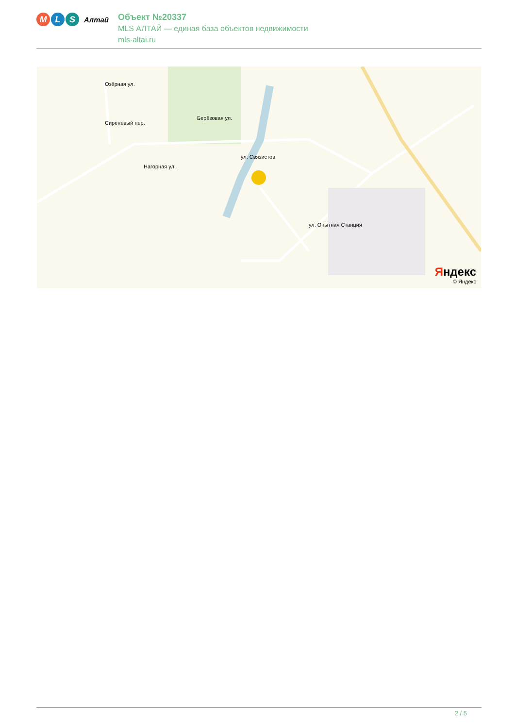M L S
Алтай
Объект №20337
MLS АЛТАЙ — единая база объектов недвижимости
mls-altai.ru
Яндекс
© Яндекс
Сиреневый пер.
ул. Связистов
Нагорная ул.
Берёзовая ул.
Озёрная ул.
ул. Опытная Станция
2 / 5